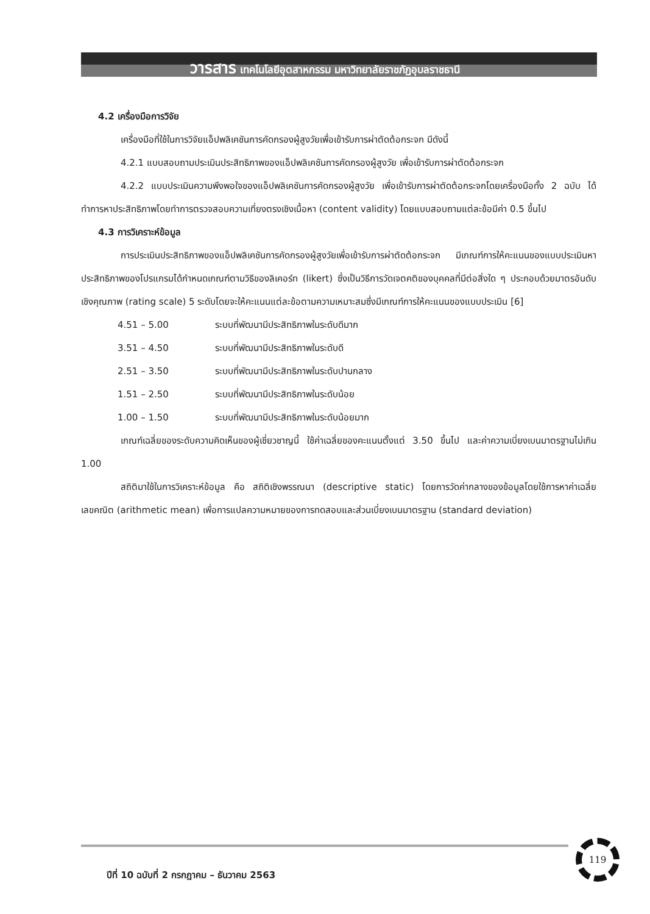วารสาร เทคโนโลยีอุตสาหกรรม มหาวิทยาลัยราชภัฏอุบลราชธานี
4.2 เครื่องมือการวิจัย
เครื่องมือที่ใช้ในการวิจัยแอ็ปพลิเคชันการคัดกรองผู้สูงวัยเพื่อเข้ารับการผ่าตัดต้อกระจก มีดังนี้
4.2.1 แบบสอบถามประเมินประสิทธิภาพของแอ็ปพลิเคชันการคัดกรองผู้สูงวัย เพื่อเข้ารับการผ่าตัดต้อกระจก
4.2.2 แบบประเมินความพึงพอใจของแอ็ปพลิเคชันการคัดกรองผู้สูงวัย เพื่อเข้ารับการผ่าตัดต้อกระจกโดยเครื่องมือทั้ง 2 ฉบับ ได้ทำการหาประสิทธิภาพโดยทำการตรวจสอบความเที่ยงตรงเชิงเนื้อหา (content validity) โดยแบบสอบถามแต่ละข้อมีค่า 0.5 ขึ้นไป
4.3 การวิเคราะห์ข้อมูล
การประเมินประสิทธิภาพของแอ็ปพลิเคชันการคัดกรองผู้สูงวัยเพื่อเข้ารับการผ่าตัดต้อกระจก มีเกณฑ์การให้คะแนนของแบบประเมินหาประสิทธิภาพของโปรแกรมได้กำหนดเกณฑ์ตามวิธีของลิเคอร์ท (likert) ซึ่งเป็นวิธีการวัดเจตคติของบุคคลที่มีต่อสิ่งใด ๆ ประกอบด้วยมาตรอันดับเชิงคุณภาพ (rating scale) 5 ระดับโดยจะให้คะแนนแต่ละข้อตามความเหมาะสมซึ่งมีเกณฑ์การให้คะแนนของแบบประเมิน [6]
4.51 – 5.00 ระบบที่พัฒนามีประสิทธิภาพในระดับดีมาก
3.51 – 4.50 ระบบที่พัฒนามีประสิทธิภาพในระดับดี
2.51 – 3.50 ระบบที่พัฒนามีประสิทธิภาพในระดับปานกลาง
1.51 – 2.50 ระบบที่พัฒนามีประสิทธิภาพในระดับน้อย
1.00 – 1.50 ระบบที่พัฒนามีประสิทธิภาพในระดับน้อยมาก
เกณฑ์เฉลี่ยของระดับความคิดเห็นของผู้เชี่ยวชาญนี้ ใช้ค่าเฉลี่ยของคะแนนตั้งแต่ 3.50 ขึ้นไป และค่าความเบี่ยงเบนมาตรฐานไม่เกิน 1.00
สถิติมาใช้ในการวิเคราะห์ข้อมูล คือ สถิติเชิงพรรณนา (descriptive static) โดยการวัดค่ากลางของข้อมูลโดยใช้การหาค่าเฉลี่ยเลขคณิต (arithmetic mean) เพื่อการแปลความหมายของการทดสอบและส่วนเบี่ยงเบนมาตรฐาน (standard deviation)
ปีที่ 10 ฉบับที่ 2 กรกฎาคม – ธันวาคม 2563
119